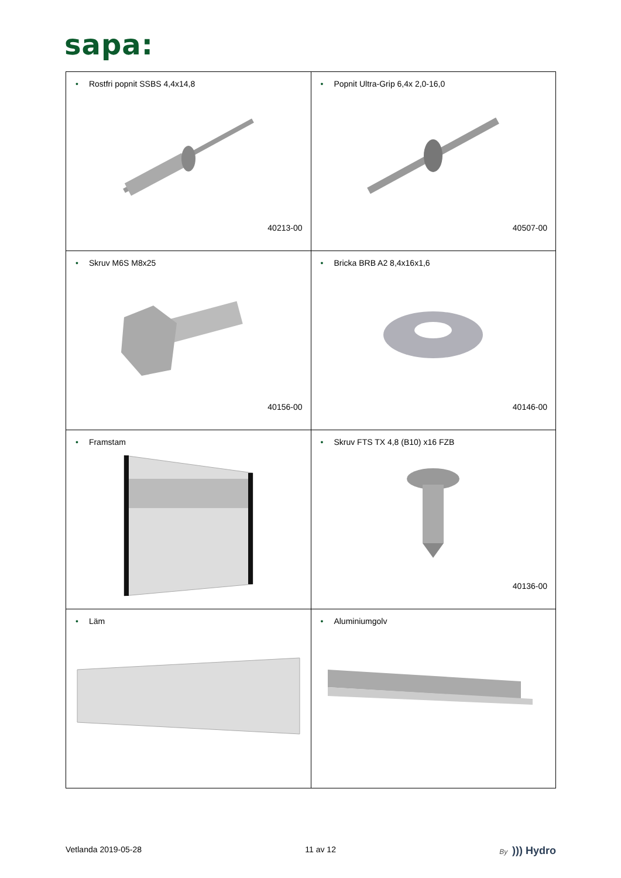sapa:
| • Rostfri popnit SSBS 4,4x14,8 40213-00 | • Popnit Ultra-Grip 6,4x 2,0-16,0 40507-00 |
| • Skruv M6S M8x25 40156-00 | • Bricka BRB A2 8,4x16x1,6 40146-00 |
| • Framstam | • Skruv FTS TX 4,8 (B10) x16 FZB 40136-00 |
| • Läm | • Aluminiumgolv |
Vetlanda 2019-05-28 11 av 12 By ))) Hydro